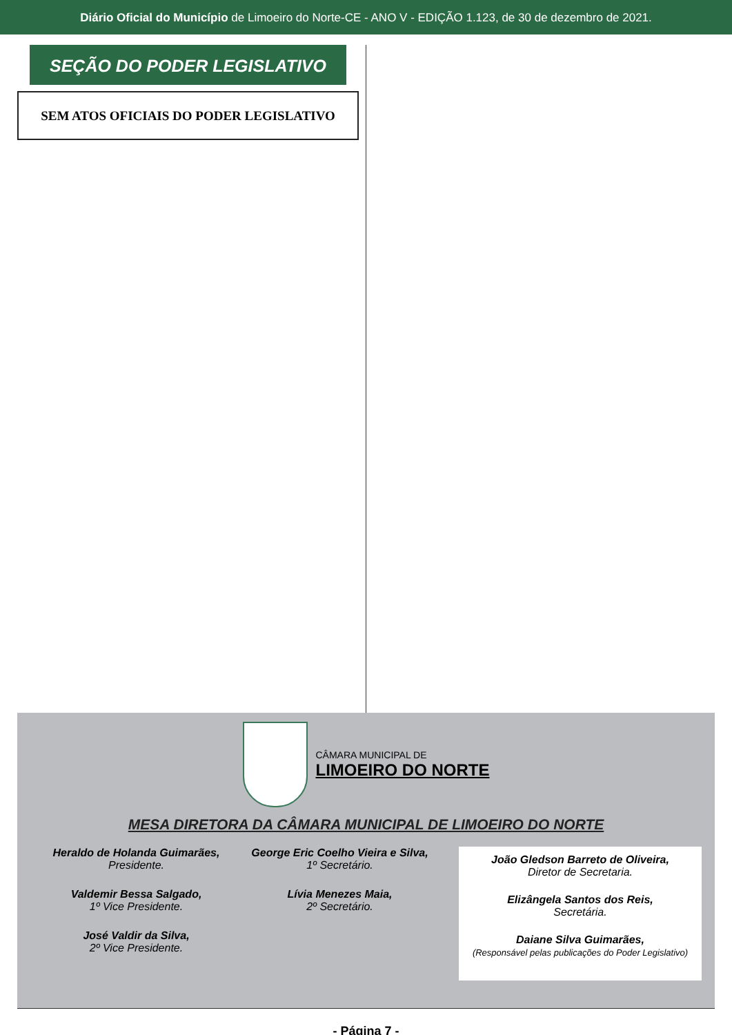Diário Oficial do Município de Limoeiro do Norte-CE - ANO V - EDIÇÃO 1.123, de 30 de dezembro de 2021.
SEÇÃO DO PODER LEGISLATIVO
SEM ATOS OFICIAIS DO PODER LEGISLATIVO
CÂMARA MUNICIPAL DE
LIMOEIRO DO NORTE
MESA DIRETORA DA CÂMARA MUNICIPAL DE LIMOEIRO DO NORTE
Heraldo de Holanda Guimarães,
Presidente.
Valdemir Bessa Salgado,
1º Vice Presidente.
José Valdir da Silva,
2º Vice Presidente.
George Eric Coelho Vieira e Silva,
1º Secretário.
Lívia Menezes Maia,
2º Secretário.
João Gledson Barreto de Oliveira,
Diretor de Secretaria.
Elizângela Santos dos Reis,
Secretária.
Daiane Silva Guimarães,
(Responsável pelas publicações do Poder Legislativo)
- Página 7 -